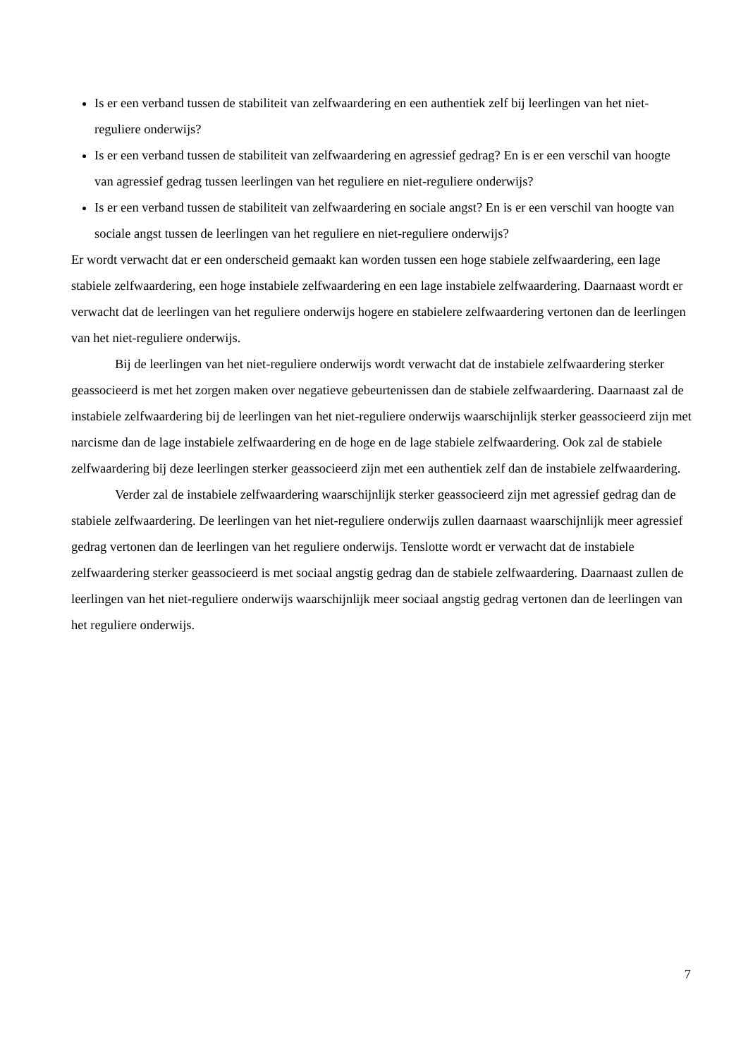Is er een verband tussen de stabiliteit van zelfwaardering en een authentiek zelf bij leerlingen van het niet-reguliere onderwijs?
Is er een verband tussen de stabiliteit van zelfwaardering en agressief gedrag? En is er een verschil van hoogte van agressief gedrag tussen leerlingen van het reguliere en niet-reguliere onderwijs?
Is er een verband tussen de stabiliteit van zelfwaardering en sociale angst? En is er een verschil van hoogte van sociale angst tussen de leerlingen van het reguliere en niet-reguliere onderwijs?
Er wordt verwacht dat er een onderscheid gemaakt kan worden tussen een hoge stabiele zelfwaardering, een lage stabiele zelfwaardering, een hoge instabiele zelfwaardering en een lage instabiele zelfwaardering. Daarnaast wordt er verwacht dat de leerlingen van het reguliere onderwijs hogere en stabielere zelfwaardering vertonen dan de leerlingen van het niet-reguliere onderwijs.
Bij de leerlingen van het niet-reguliere onderwijs wordt verwacht dat de instabiele zelfwaardering sterker geassocieerd is met het zorgen maken over negatieve gebeurtenissen dan de stabiele zelfwaardering. Daarnaast zal de instabiele zelfwaardering bij de leerlingen van het niet-reguliere onderwijs waarschijnlijk sterker geassocieerd zijn met narcisme dan de lage instabiele zelfwaardering en de hoge en de lage stabiele zelfwaardering. Ook zal de stabiele zelfwaardering bij deze leerlingen sterker geassocieerd zijn met een authentiek zelf dan de instabiele zelfwaardering.
Verder zal de instabiele zelfwaardering waarschijnlijk sterker geassocieerd zijn met agressief gedrag dan de stabiele zelfwaardering. De leerlingen van het niet-reguliere onderwijs zullen daarnaast waarschijnlijk meer agressief gedrag vertonen dan de leerlingen van het reguliere onderwijs. Tenslotte wordt er verwacht dat de instabiele zelfwaardering sterker geassocieerd is met sociaal angstig gedrag dan de stabiele zelfwaardering. Daarnaast zullen de leerlingen van het niet-reguliere onderwijs waarschijnlijk meer sociaal angstig gedrag vertonen dan de leerlingen van het reguliere onderwijs.
7